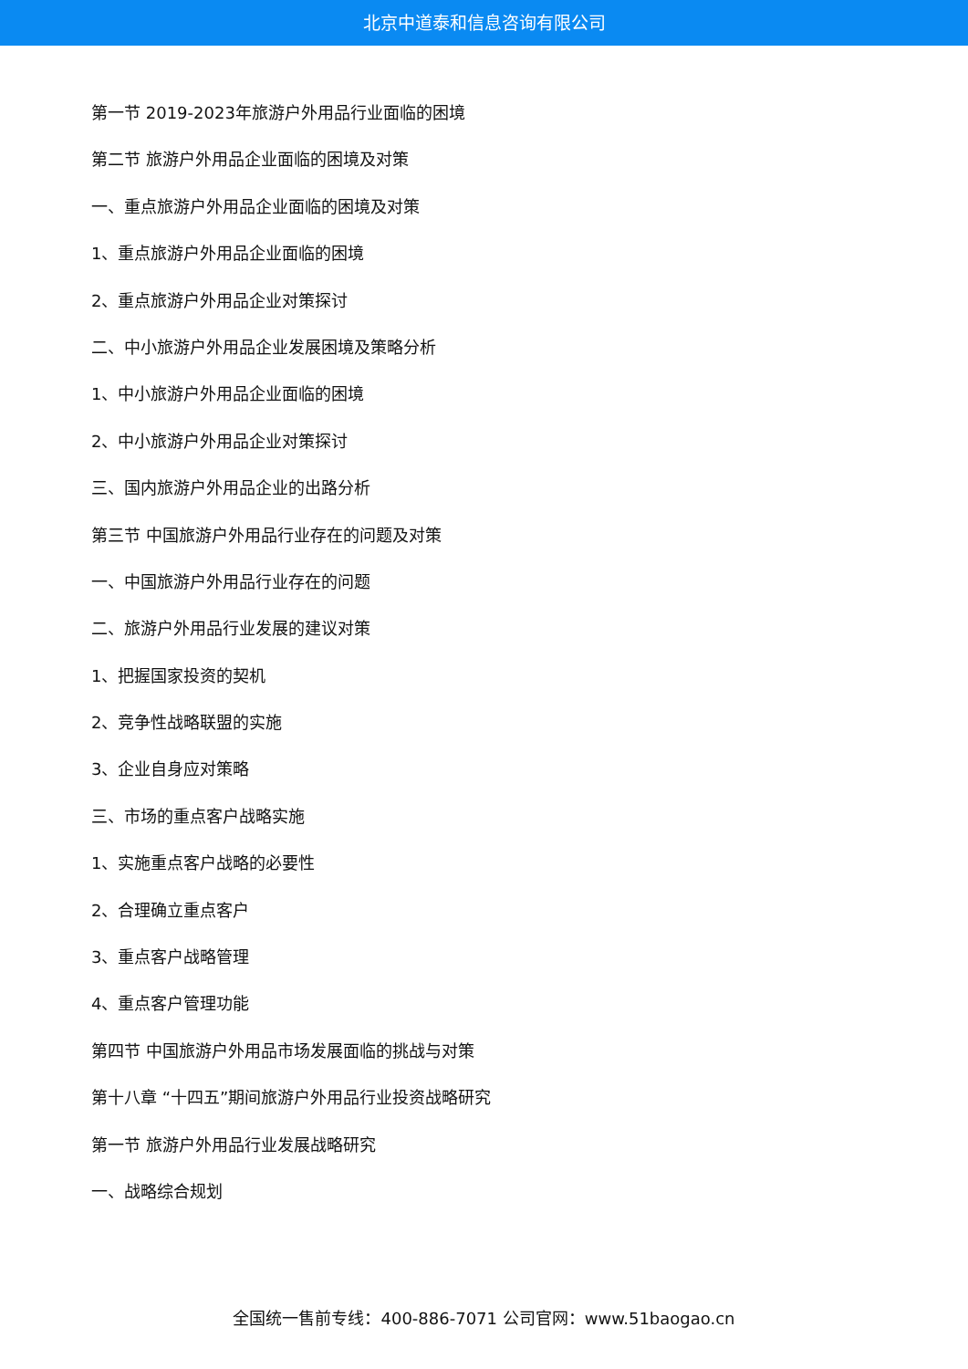北京中道泰和信息咨询有限公司
第一节 2019-2023年旅游户外用品行业面临的困境
第二节 旅游户外用品企业面临的困境及对策
一、重点旅游户外用品企业面临的困境及对策
1、重点旅游户外用品企业面临的困境
2、重点旅游户外用品企业对策探讨
二、中小旅游户外用品企业发展困境及策略分析
1、中小旅游户外用品企业面临的困境
2、中小旅游户外用品企业对策探讨
三、国内旅游户外用品企业的出路分析
第三节 中国旅游户外用品行业存在的问题及对策
一、中国旅游户外用品行业存在的问题
二、旅游户外用品行业发展的建议对策
1、把握国家投资的契机
2、竞争性战略联盟的实施
3、企业自身应对策略
三、市场的重点客户战略实施
1、实施重点客户战略的必要性
2、合理确立重点客户
3、重点客户战略管理
4、重点客户管理功能
第四节 中国旅游户外用品市场发展面临的挑战与对策
第十八章 “十四五”期间旅游户外用品行业投资战略研究
第一节 旅游户外用品行业发展战略研究
一、战略综合规划
全国统一售前专线：400-886-7071 公司官网：www.51baogao.cn